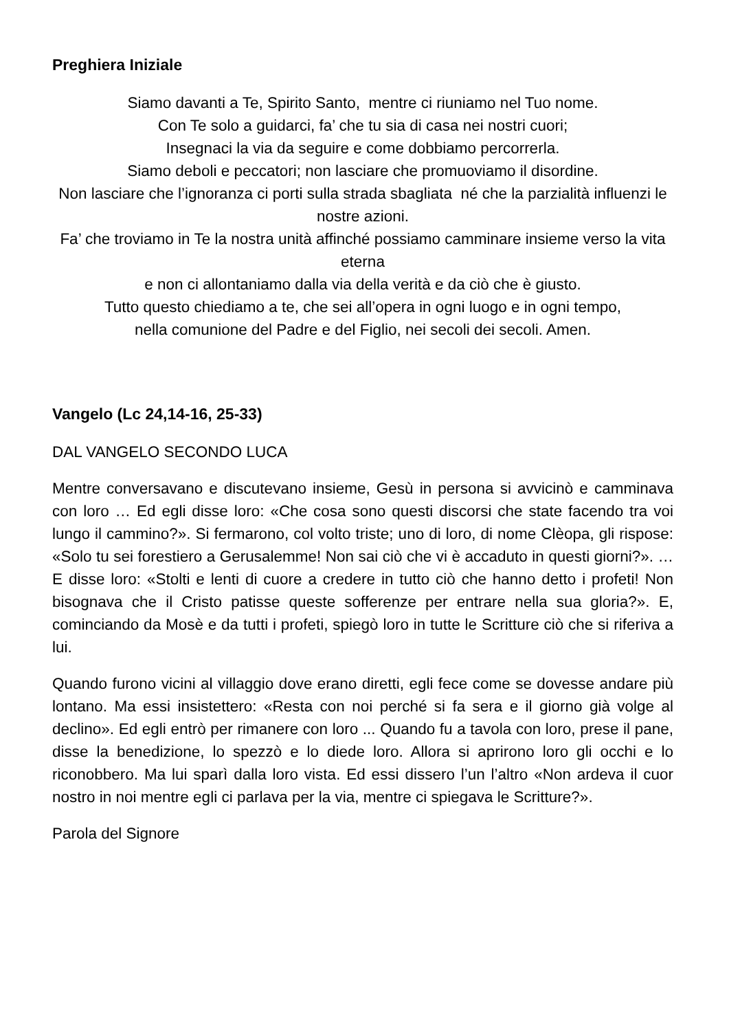Preghiera Iniziale
Siamo davanti a Te, Spirito Santo, mentre ci riuniamo nel Tuo nome.
Con Te solo a guidarci, fa’ che tu sia di casa nei nostri cuori;
Insegnaci la via da seguire e come dobbiamo percorrerla.
Siamo deboli e peccatori; non lasciare che promuoviamo il disordine.
Non lasciare che l’ignoranza ci porti sulla strada sbagliata né che la parzialità influenzi le nostre azioni.
Fa’ che troviamo in Te la nostra unità affinché possiamo camminare insieme verso la vita eterna
e non ci allontaniamo dalla via della verità e da ciò che è giusto.
Tutto questo chiediamo a te, che sei all’opera in ogni luogo e in ogni tempo,
nella comunione del Padre e del Figlio, nei secoli dei secoli. Amen.
Vangelo (Lc 24,14-16, 25-33)
DAL VANGELO SECONDO LUCA
Mentre conversavano e discutevano insieme, Gesù in persona si avvicinò e camminava con loro … Ed egli disse loro: «Che cosa sono questi discorsi che state facendo tra voi lungo il cammino?». Si fermarono, col volto triste; uno di loro, di nome Clèopa, gli rispose: «Solo tu sei forestiero a Gerusalemme! Non sai ciò che vi è accaduto in questi giorni?». … E disse loro: «Stolti e lenti di cuore a credere in tutto ciò che hanno detto i profeti! Non bisognava che il Cristo patisse queste sofferenze per entrare nella sua gloria?». E, cominciando da Mosè e da tutti i profeti, spiegò loro in tutte le Scritture ciò che si riferiva a lui.
Quando furono vicini al villaggio dove erano diretti, egli fece come se dovesse andare più lontano. Ma essi insistettero: «Resta con noi perché si fa sera e il giorno già volge al declino». Ed egli entrò per rimanere con loro ... Quando fu a tavola con loro, prese il pane, disse la benedizione, lo spezzò e lo diede loro. Allora si aprirono loro gli occhi e lo riconobbero. Ma lui sparì dalla loro vista. Ed essi dissero l’un l’altro «Non ardeva il cuor nostro in noi mentre egli ci parlava per la via, mentre ci spiegava le Scritture?».
Parola del Signore